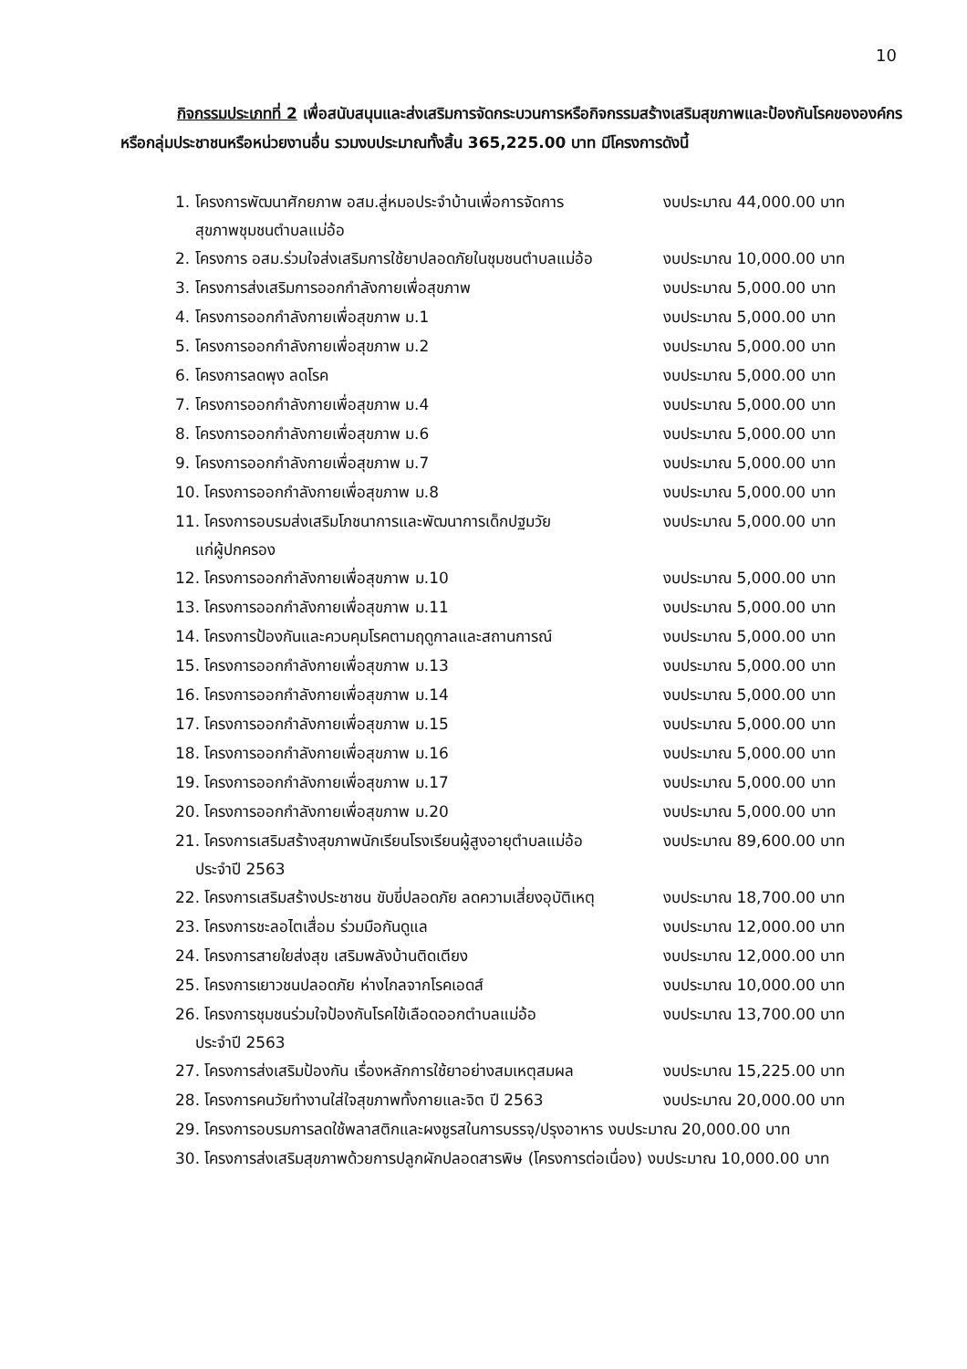10
กิจกรรมประเภทที่ 2 เพื่อสนับสนุนและส่งเสริมการจัดกระบวนการหรือกิจกรรมสร้างเสริมสุขภาพและป้องกันโรคขององค์กรหรือกลุ่มประชาชนหรือหน่วยงานอื่น รวมงบประมาณทั้งสิ้น 365,225.00 บาท มีโครงการดังนี้
1. โครงการพัฒนาศักยภาพ อสม.สู่หมอประจำบ้านเพื่อการจัดการ
งบประมาณ 44,000.00 บาท
สุขภาพชุมชนตำบลแม่อ้อ
2. โครงการ อสม.ร่วมใจส่งเสริมการใช้ยาปลอดภัยในชุมชนตำบลแม่อ้อ
งบประมาณ 10,000.00 บาท
3. โครงการส่งเสริมการออกกำลังกายเพื่อสุขภาพ งบประมาณ 5,000.00 บาท
4. โครงการออกกำลังกายเพื่อสุขภาพ ม.1 งบประมาณ 5,000.00 บาท
5. โครงการออกกำลังกายเพื่อสุขภาพ ม.2 งบประมาณ 5,000.00 บาท
6. โครงการลดพุง ลดโรค งบประมาณ 5,000.00 บาท
7. โครงการออกกำลังกายเพื่อสุขภาพ ม.4 งบประมาณ 5,000.00 บาท
8. โครงการออกกำลังกายเพื่อสุขภาพ ม.6 งบประมาณ 5,000.00 บาท
9. โครงการออกกำลังกายเพื่อสุขภาพ ม.7 งบประมาณ 5,000.00 บาท
10. โครงการออกกำลังกายเพื่อสุขภาพ ม.8 งบประมาณ 5,000.00 บาท
11. โครงการอบรมส่งเสริมโภชนาการและพัฒนาการเด็กปฐมวัย งบประมาณ 5,000.00 บาท
แก่ผู้ปกครอง
12. โครงการออกกำลังกายเพื่อสุขภาพ ม.10 งบประมาณ 5,000.00 บาท
13. โครงการออกกำลังกายเพื่อสุขภาพ ม.11 งบประมาณ 5,000.00 บาท
14. โครงการป้องกันและควบคุมโรคตามฤดูกาลและสถานการณ์ งบประมาณ 5,000.00 บาท
15. โครงการออกกำลังกายเพื่อสุขภาพ ม.13 งบประมาณ 5,000.00 บาท
16. โครงการออกกำลังกายเพื่อสุขภาพ ม.14 งบประมาณ 5,000.00 บาท
17. โครงการออกกำลังกายเพื่อสุขภาพ ม.15 งบประมาณ 5,000.00 บาท
18. โครงการออกกำลังกายเพื่อสุขภาพ ม.16 งบประมาณ 5,000.00 บาท
19. โครงการออกกำลังกายเพื่อสุขภาพ ม.17 งบประมาณ 5,000.00 บาท
20. โครงการออกกำลังกายเพื่อสุขภาพ ม.20 งบประมาณ 5,000.00 บาท
21. โครงการเสริมสร้างสุขภาพนักเรียนโรงเรียนผู้สูงอายุตำบลแม่อ้อ
งบประมาณ 89,600.00 บาท
ประจำปี 2563
22. โครงการเสริมสร้างประชาชน ขับขี่ปลอดภัย ลดความเสี่ยงอุบัติเหตุ
งบประมาณ 18,700.00 บาท
23. โครงการชะลอไตเสื่อม ร่วมมือกันดูแล งบประมาณ 12,000.00 บาท
24. โครงการสายใยส่งสุข เสริมพลังบ้านติดเตียง งบประมาณ 12,000.00 บาท
25. โครงการเยาวชนปลอดภัย ห่างไกลจากโรคเอดส์ งบประมาณ 10,000.00 บาท
26. โครงการชุมชนร่วมใจป้องกันโรคไข้เลือดออกตำบลแม่อ้อ
งบประมาณ 13,700.00 บาท
ประจำปี 2563
27. โครงการส่งเสริมป้องกัน เรื่องหลักการใช้ยาอย่างสมเหตุสมผล
งบประมาณ 15,225.00 บาท
28. โครงการคนวัยทำงานใส่ใจสุขภาพทั้งกายและจิต ปี 2563
งบประมาณ 20,000.00 บาท
29. โครงการอบรมการลดใช้พลาสติกและผงชูรสในการบรรจุ/ปรุงอาหาร งบประมาณ 20,000.00 บาท
30. โครงการส่งเสริมสุขภาพด้วยการปลูกผักปลอดสารพิษ (โครงการต่อเนื่อง) งบประมาณ 10,000.00 บาท